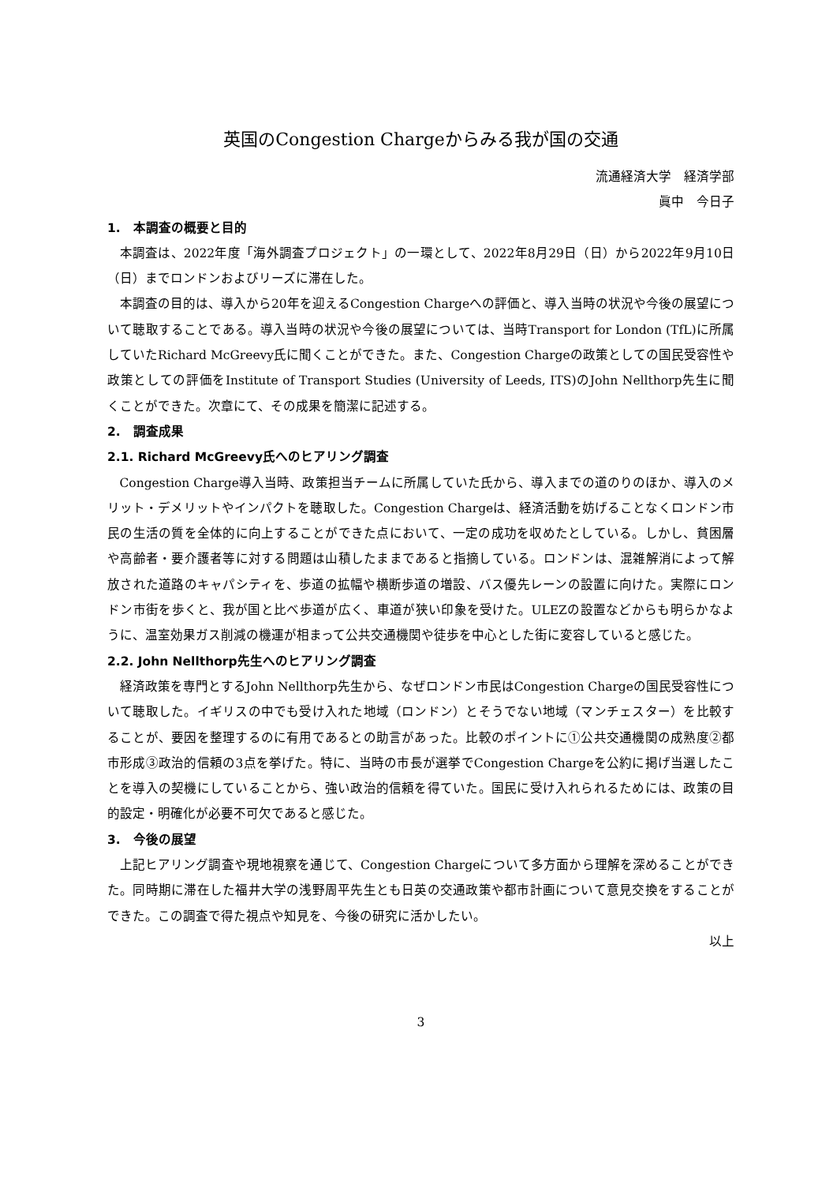英国のCongestion Chargeからみる我が国の交通
流通経済大学　経済学部
眞中　今日子
1.　本調査の概要と目的
本調査は、2022年度「海外調査プロジェクト」の一環として、2022年8月29日（日）から2022年9月10日（日）までロンドンおよびリーズに滞在した。
本調査の目的は、導入から20年を迎えるCongestion Chargeへの評価と、導入当時の状況や今後の展望について聴取することである。導入当時の状況や今後の展望については、当時Transport for London (TfL)に所属していたRichard McGreevy氏に聞くことができた。また、Congestion Chargeの政策としての国民受容性や政策としての評価をInstitute of Transport Studies (University of Leeds, ITS)のJohn Nellthorp先生に聞くことができた。次章にて、その成果を簡潔に記述する。
2.　調査成果
2.1. Richard McGreevy氏へのヒアリング調査
Congestion Charge導入当時、政策担当チームに所属していた氏から、導入までの道のりのほか、導入のメリット・デメリットやインパクトを聴取した。Congestion Chargeは、経済活動を妨げることなくロンドン市民の生活の質を全体的に向上することができた点において、一定の成功を収めたとしている。しかし、貧困層や高齢者・要介護者等に対する問題は山積したままであると指摘している。ロンドンは、混雑解消によって解放された道路のキャパシティを、歩道の拡幅や横断歩道の増設、バス優先レーンの設置に向けた。実際にロンドン市街を歩くと、我が国と比べ歩道が広く、車道が狭い印象を受けた。ULEZの設置などからも明らかなように、温室効果ガス削減の機運が相まって公共交通機関や徒歩を中心とした街に変容していると感じた。
2.2. John Nellthorp先生へのヒアリング調査
経済政策を専門とするJohn Nellthorp先生から、なぜロンドン市民はCongestion Chargeの国民受容性について聴取した。イギリスの中でも受け入れた地域（ロンドン）とそうでない地域（マンチェスター）を比較することが、要因を整理するのに有用であるとの助言があった。比較のポイントに①公共交通機関の成熟度②都市形成③政治的信頼の3点を挙げた。特に、当時の市長が選挙でCongestion Chargeを公約に掲げ当選したことを導入の契機にしていることから、強い政治的信頼を得ていた。国民に受け入れられるためには、政策の目的設定・明確化が必要不可欠であると感じた。
3.　今後の展望
上記ヒアリング調査や現地視察を通じて、Congestion Chargeについて多方面から理解を深めることができた。同時期に滞在した福井大学の浅野周平先生とも日英の交通政策や都市計画について意見交換をすることができた。この調査で得た視点や知見を、今後の研究に活かしたい。
以上
3